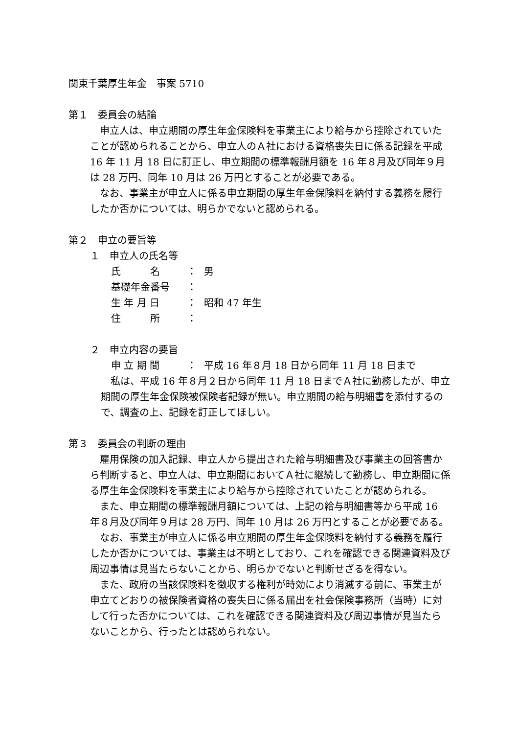関東千葉厚生年金　事案 5710
第１　委員会の結論
申立人は、申立期間の厚生年金保険料を事業主により給与から控除されていたことが認められることから、申立人のＡ社における資格喪失日に係る記録を平成 16 年 11 月 18 日に訂正し、申立期間の標準報酬月額を 16 年８月及び同年９月は 28 万円、同年 10 月は 26 万円とすることが必要である。
なお、事業主が申立人に係る申立期間の厚生年金保険料を納付する義務を履行したか否かについては、明らかでないと認められる。
第２　申立の要旨等
１　申立人の氏名等
氏　　　名 ： 男
基礎年金番号 ：
生 年 月 日 ： 昭和 47 年生
住　　　所 ：
２　申立内容の要旨
申 立 期 間 ： 平成 16 年８月 18 日から同年 11 月 18 日まで
私は、平成 16 年８月２日から同年 11 月 18 日までＡ社に勤務したが、申立期間の厚生年金保険被保険者記録が無い。申立期間の給与明細書を添付するので、調査の上、記録を訂正してほしい。
第３　委員会の判断の理由
雇用保険の加入記録、申立人から提出された給与明細書及び事業主の回答書から判断すると、申立人は、申立期間においてＡ社に継続して勤務し、申立期間に係る厚生年金保険料を事業主により給与から控除されていたことが認められる。
また、申立期間の標準報酬月額については、上記の給与明細書等から平成 16 年８月及び同年９月は 28 万円、同年 10 月は 26 万円とすることが必要である。
なお、事業主が申立人に係る申立期間の厚生年金保険料を納付する義務を履行したか否かについては、事業主は不明としており、これを確認できる関連資料及び周辺事情は見当たらないことから、明らかでないと判断せざるを得ない。
また、政府の当該保険料を徴収する権利が時効により消滅する前に、事業主が申立てどおりの被保険者資格の喪失日に係る届出を社会保険事務所（当時）に対して行った否かについては、これを確認できる関連資料及び周辺事情が見当たらないことから、行ったとは認められない。